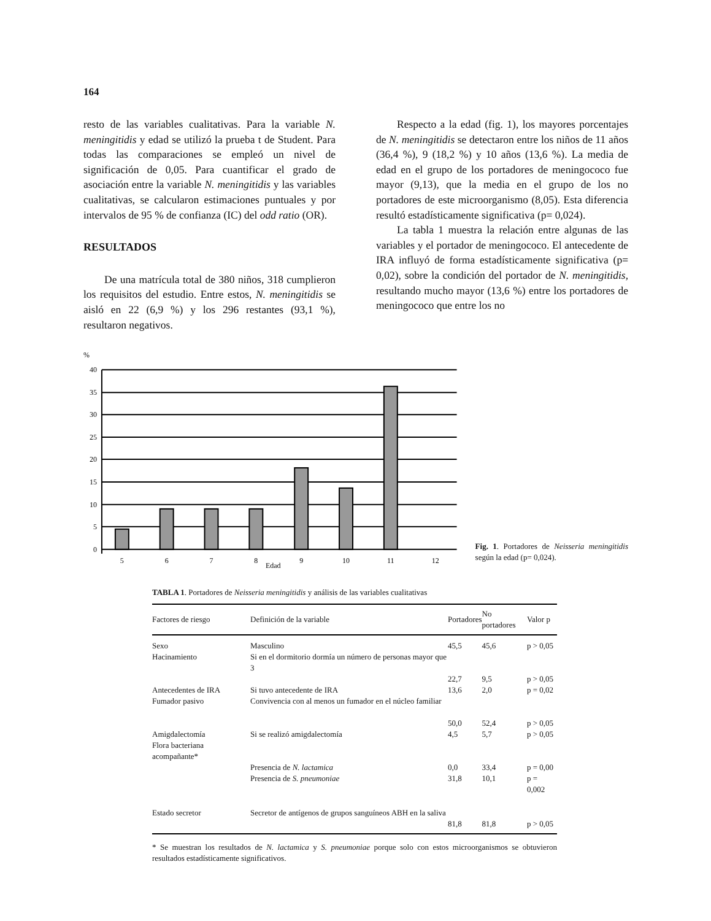164
resto de las variables cualitativas. Para la variable N. meningitidis y edad se utilizó la prueba t de Student. Para todas las comparaciones se empleó un nivel de significación de 0,05. Para cuantificar el grado de asociación entre la variable N. meningitidis y las variables cualitativas, se calcularon estimaciones puntuales y por intervalos de 95 % de confianza (IC) del odd ratio (OR).
RESULTADOS
De una matrícula total de 380 niños, 318 cumplieron los requisitos del estudio. Entre estos, N. meningitidis se aisló en 22 (6,9 %) y los 296 restantes (93,1 %), resultaron negativos.
Respecto a la edad (fig. 1), los mayores porcentajes de N. meningitidis se detectaron entre los niños de 11 años (36,4 %), 9 (18,2 %) y 10 años (13,6 %). La media de edad en el grupo de los portadores de meningococo fue mayor (9,13), que la media en el grupo de los no portadores de este microorganismo (8,05). Esta diferencia resultó estadísticamente significativa (p= 0,024).
La tabla 1 muestra la relación entre algunas de las variables y el portador de meningococo. El antecedente de IRA influyó de forma estadísticamente significativa (p= 0,02), sobre la condición del portador de N. meningitidis, resultando mucho mayor (13,6 %) entre los portadores de meningococo que entre los no
%
40
35
30
25
20
15
10
5
0
5
6
7
8
9
10
11
12
Edad
Fig. 1. Portadores de Neisseria meningitidis según la edad (p= 0,024).
TABLA 1. Portadores de Neisseria meningitidis y análisis de las variables cualitativas
| Factores de riesgo | Definición de la variable | Portadores | No portadores | Valor p |
| --- | --- | --- | --- | --- |
| Sexo | Masculino | 45,5 | 45,6 | p > 0,05 |
| Hacinamiento | Si en el dormitorio dormía un número de personas mayor que 3 | 22,7 | 9,5 | p > 0,05 |
| Antecedentes de IRA | Si tuvo antecedente de IRA | 13,6 | 2,0 | p = 0,02 |
| Fumador pasivo | Convivencia con al menos un fumador en el núcleo familiar | 50,0 | 52,4 | p > 0,05 |
| Amigdalectomía | Si se realizó amigdalectomía | 4,5 | 5,7 | p > 0,05 |
| Flora bacteriana acompañante* | | | | |
| | Presencia de N. lactamica | 0,0 | 33,4 | p = 0,00 |
| | Presencia de S. pneumoniae | 31,8 | 10,1 | p = 0,002 |
| Estado secretor | Secretor de antígenos de grupos sanguíneos ABH en la saliva | 81,8 | 81,8 | p > 0,05 |
* Se muestran los resultados de N. lactamica y S. pneumoniae porque solo con estos microorganismos se obtuvieron resultados estadísticamente significativos.